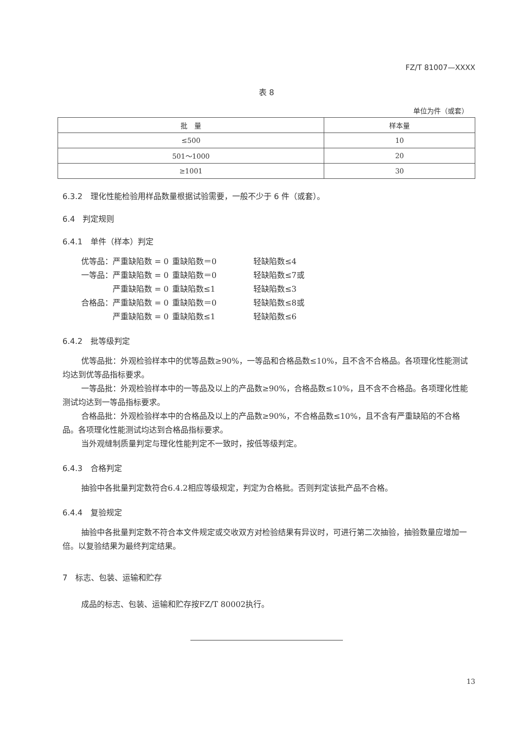FZ/T 81007—XXXX
表 8
单位为件（或套）
| 批 量 | 样本量 |
| --- | --- |
| ≤500 | 10 |
| 501～1000 | 20 |
| ≥1001 | 30 |
6.3.2　理化性能检验用样品数量根据试验需要，一般不少于 6 件（或套）。
6.4　判定规则
6.4.1　单件（样本）判定
优等品：严重缺陷数 = 0 重缺陷数＝0 轻缺陷数≤4
一等品：严重缺陷数 = 0 重缺陷数＝0 轻缺陷数≤7或
　　　　严重缺陷数 = 0 重缺陷数≤1 轻缺陷数≤3
合格品：严重缺陷数 = 0 重缺陷数＝0 轻缺陷数≤8或
　　　　严重缺陷数 = 0 重缺陷数≤1 轻缺陷数≤6
6.4.2　批等级判定
优等品批：外观检验样本中的优等品数≥90%，一等品和合格品数≤10%，且不含不合格品。各项理化性能测试均达到优等品指标要求。
一等品批：外观检验样本中的一等品及以上的产品数≥90%，合格品数≤10%，且不含不合格品。各项理化性能测试均达到一等品指标要求。
合格品批：外观检验样本中的合格品及以上的产品数≥90%，不合格品数≤10%，且不含有严重缺陷的不合格品。各项理化性能测试均达到合格品指标要求。
当外观缝制质量判定与理化性能判定不一致时，按低等级判定。
6.4.3　合格判定
抽验中各批量判定数符合6.4.2相应等级规定，判定为合格批。否则判定该批产品不合格。
6.4.4　复验规定
抽验中各批量判定数不符合本文件规定或交收双方对检验结果有异议时，可进行第二次抽验，抽验数量应增加一倍。以复验结果为最终判定结果。
7　标志、包装、运输和贮存
成品的标志、包装、运输和贮存按FZ/T 80002执行。
13